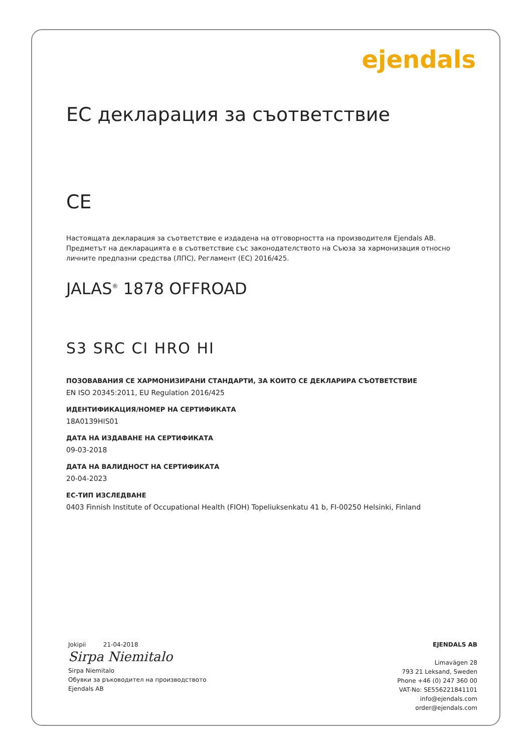ejendals
EC декларация за съответствие
CE
Настоящата декларация за съответствие е издадена на отговорността на производителя Ejendals AB.
Предметът на декларацията е в съответствие със законодателството на Съюза за хармонизация относно
личните предпазни средства (ЛПС), Регламент (ЕС) 2016/425.
JALAS<sup>®</sup> 1878 OFFROAD
S3 SRC CI HRO HI
ПОЗОВАВАНИЯ СЕ ХАРМОНИЗИРАНИ СТАНДАРТИ, ЗА КОИТО СЕ ДЕКЛАРИРА СЪОТВЕТСТВИЕ
EN ISO 20345:2011, EU Regulation 2016/425
ИДЕНТИФИКАЦИЯ/НОМЕР НА СЕРТИФИКАТА
18A0139HIS01
ДАТА НА ИЗДАВАНЕ НА СЕРТИФИКАТА
09-03-2018
ДАТА НА ВАЛИДНОСТ НА СЕРТИФИКАТА
20-04-2023
ЕС-ТИП ИЗСЛЕДВАНЕ
0403 Finnish Institute of Occupational Health (FIOH) Topeliuksenkatu 41 b, FI-00250 Helsinki, Finland
Jokipii 21-04-2018
Sirpa Niemitalo
Sirpa Niemitalo
Обувки за ръководител на производството
Ejendals AB
EJENDALS AB
Limavägen 28
793 21 Leksand, Sweden
Phone +46 (0) 247 360 00
VAT-No: SE556221841101
info@ejendals.com
order@ejendals.com